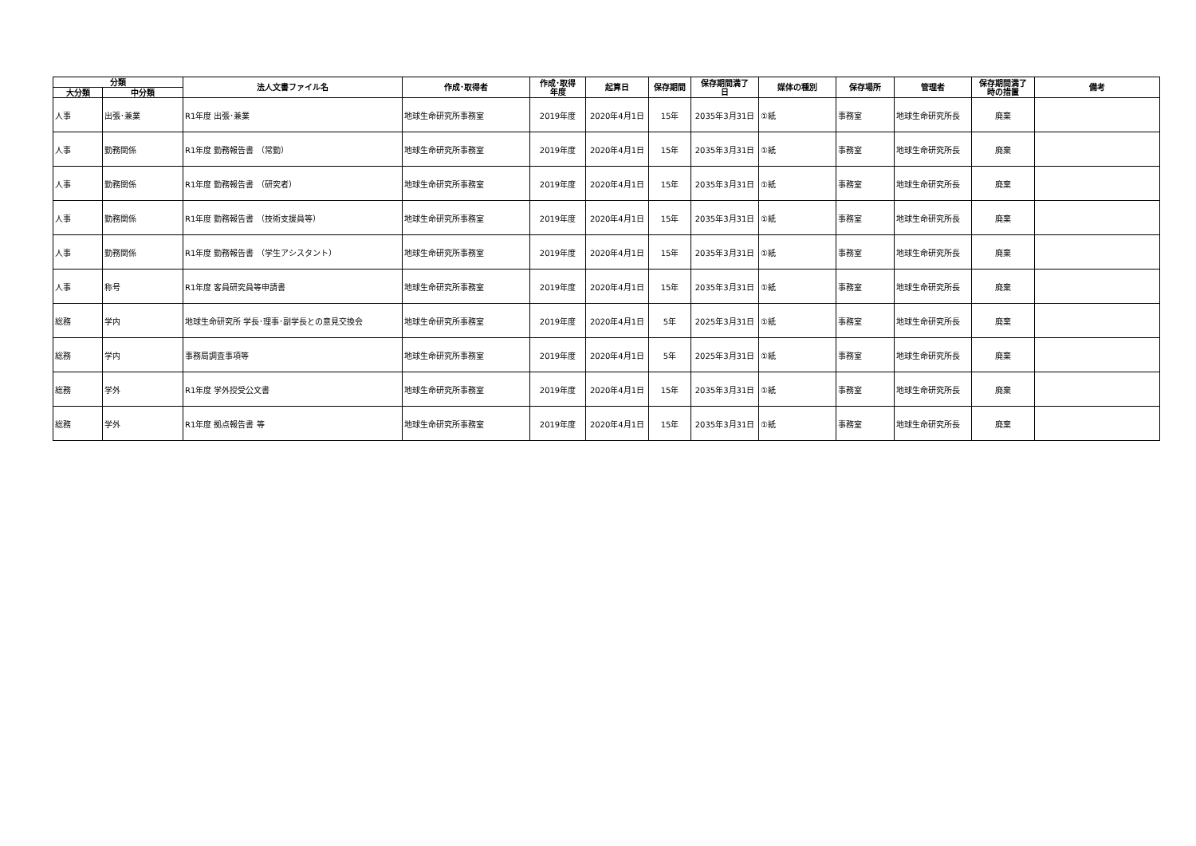| 分類 | | 法人文書ファイル名 | 作成･取得者 | 作成･取得 年度 | 起算日 | 保存期間 | 保存期間満了 日 | 媒体の種別 | 保存場所 | 管理者 | 保存期間満了 時の措置 | 備考 |
| --- | --- | --- | --- | --- | --- | --- | --- | --- | --- | --- | --- | --- |
| 大分類 | 中分類 | | | | | | | | | | | |
| 人事 | 出張･兼業 | R1年度 出張･兼業 | 地球生命研究所事務室 | 2019年度 | 2020年4月1日 | 15年 | 2035年3月31日 | ①紙 | 事務室 | 地球生命研究所長 | 廃棄 | |
| 人事 | 勤務関係 | R1年度 勤務報告書 （常勤） | 地球生命研究所事務室 | 2019年度 | 2020年4月1日 | 15年 | 2035年3月31日 | ①紙 | 事務室 | 地球生命研究所長 | 廃棄 | |
| 人事 | 勤務関係 | R1年度 勤務報告書 （研究者） | 地球生命研究所事務室 | 2019年度 | 2020年4月1日 | 15年 | 2035年3月31日 | ①紙 | 事務室 | 地球生命研究所長 | 廃棄 | |
| 人事 | 勤務関係 | R1年度 勤務報告書 （技術支援員等） | 地球生命研究所事務室 | 2019年度 | 2020年4月1日 | 15年 | 2035年3月31日 | ①紙 | 事務室 | 地球生命研究所長 | 廃棄 | |
| 人事 | 勤務関係 | R1年度 勤務報告書 （学生アシスタント） | 地球生命研究所事務室 | 2019年度 | 2020年4月1日 | 15年 | 2035年3月31日 | ①紙 | 事務室 | 地球生命研究所長 | 廃棄 | |
| 人事 | 称号 | R1年度 客員研究員等申請書 | 地球生命研究所事務室 | 2019年度 | 2020年4月1日 | 15年 | 2035年3月31日 | ①紙 | 事務室 | 地球生命研究所長 | 廃棄 | |
| 総務 | 学内 | 地球生命研究所 学長･理事･副学長との意見交換会 | 地球生命研究所事務室 | 2019年度 | 2020年4月1日 | 5年 | 2025年3月31日 | ①紙 | 事務室 | 地球生命研究所長 | 廃棄 | |
| 総務 | 学内 | 事務局調査事項等 | 地球生命研究所事務室 | 2019年度 | 2020年4月1日 | 5年 | 2025年3月31日 | ①紙 | 事務室 | 地球生命研究所長 | 廃棄 | |
| 総務 | 学外 | R1年度 学外授受公文書 | 地球生命研究所事務室 | 2019年度 | 2020年4月1日 | 15年 | 2035年3月31日 | ①紙 | 事務室 | 地球生命研究所長 | 廃棄 | |
| 総務 | 学外 | R1年度 拠点報告書 等 | 地球生命研究所事務室 | 2019年度 | 2020年4月1日 | 15年 | 2035年3月31日 | ①紙 | 事務室 | 地球生命研究所長 | 廃棄 | |